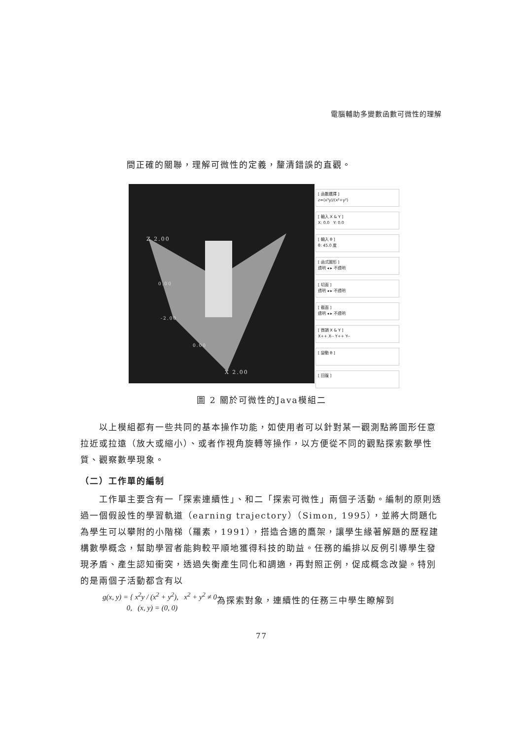電腦輔助多變數函數可微性的理解
間正確的關聯，理解可微性的定義，釐清錯誤的直觀。
Z 2.00
X 2.00
0.00
-2.00
0.00
[ 函數選擇 ]
z=(x³y)/(x²+y²)
[ 輸入 X & Y ]
X: 0.0 Y: 0.0
[ 輸入 θ ]
θ: 45.0 度
[ 函式圖形 ]
透明 ◂ ▸ 不透明
[ 切面 ]
透明 ◂ ▸ 不透明
[ 截面 ]
透明 ◂ ▸ 不透明
[ 微調 X & Y ]
X++ X-- Y++ Y--
[ 變動 θ ]
[ 回復 ]
圖 2 關於可微性的Java模組二
　　以上模組都有一些共同的基本操作功能，如使用者可以針對某一觀測點將圖形任意拉近或拉遠（放大或縮小）、或者作視角旋轉等操作，以方便從不同的觀點探索數學性質、觀察數學現象。
（二）工作單的編制
　　工作單主要含有一「探索連續性」、和二「探索可微性」兩個子活動。編制的原則透過一個假設性的學習軌道（earning trajectory）（Simon, 1995），並將大問題化為學生可以攀附的小階梯（羅素，1991），搭造合適的鷹架，讓學生緣著解題的歷程建構數學概念，幫助學習者能夠較平順地獲得科技的助益。任務的編排以反例引導學生發現矛盾、產生認知衝突，透過失衡產生同化和調適，再對照正例，促成概念改變。特別的是兩個子活動都含有以
g(x, y) = { x<sup>2</sup>y / (x<sup>2</sup> + y<sup>2</sup>), x<sup>2</sup> + y<sup>2</sup> ≠ 0
0, (x, y) = (0, 0) 為探索對象，連續性的任務三中學生瞭解到
77